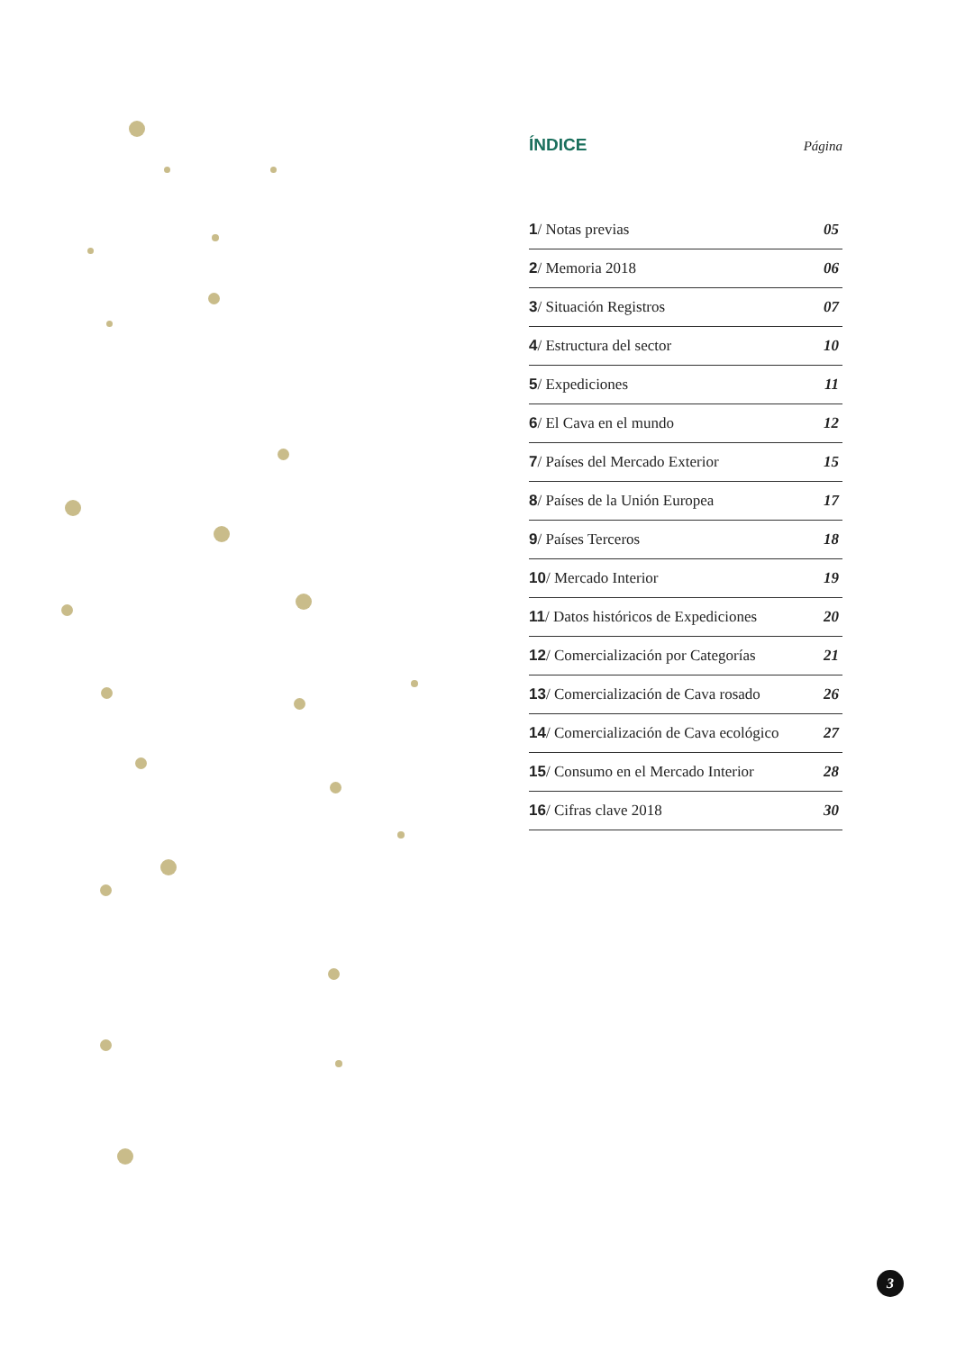ÍNDICE
Página
| 1 / Notas previas | 05 |
| 2 / Memoria 2018 | 06 |
| 3 / Situación Registros | 07 |
| 4 / Estructura del sector | 10 |
| 5 / Expediciones | 11 |
| 6 / El Cava en el mundo | 12 |
| 7 / Países del Mercado Exterior | 15 |
| 8 / Países de la Unión Europea | 17 |
| 9 / Países Terceros | 18 |
| 10 / Mercado Interior | 19 |
| 11 / Datos históricos de Expediciones | 20 |
| 12 / Comercialización por Categorías | 21 |
| 13 / Comercialización de Cava rosado | 26 |
| 14 / Comercialización de Cava ecológico | 27 |
| 15 / Consumo en el Mercado Interior | 28 |
| 16 / Cifras clave 2018 | 30 |
3